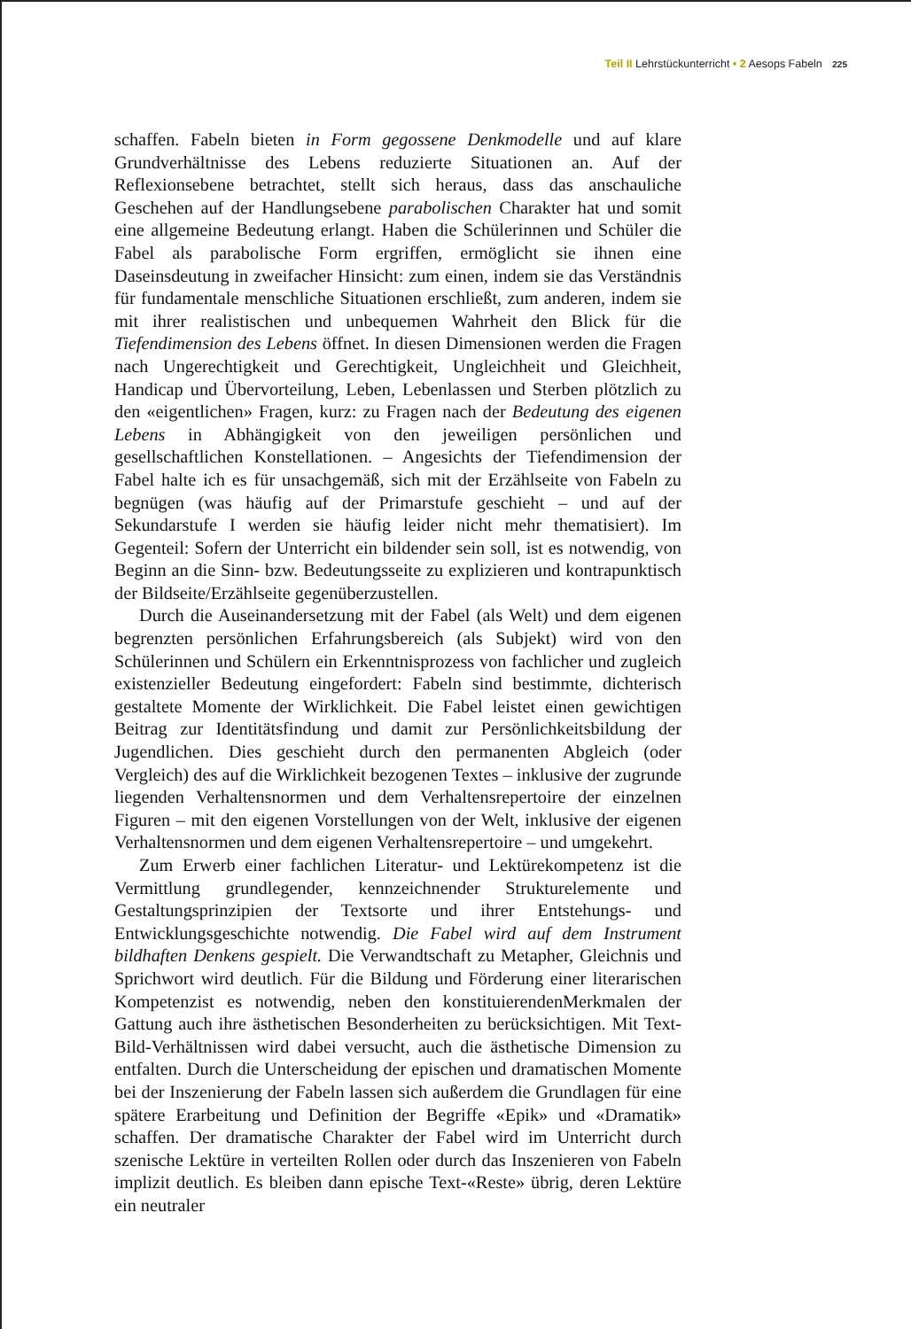Teil II Lehrstückunterricht • 2 Aesops Fabeln 225
schaffen. Fabeln bieten in Form gegossene Denkmodelle und auf klare Grundverhältnisse des Lebens reduzierte Situationen an. Auf der Reflexionsebene betrachtet, stellt sich heraus, dass das anschauliche Geschehen auf der Handlungsebene parabolischen Charakter hat und somit eine allgemeine Bedeutung erlangt. Haben die Schülerinnen und Schüler die Fabel als parabolische Form ergriffen, ermöglicht sie ihnen eine Daseinsdeutung in zweifacher Hinsicht: zum einen, indem sie das Verständnis für fundamentale menschliche Situationen erschließt, zum anderen, indem sie mit ihrer realistischen und unbequemen Wahrheit den Blick für die Tiefendimension des Lebens öffnet. In diesen Dimensionen werden die Fragen nach Ungerechtigkeit und Gerechtigkeit, Ungleichheit und Gleichheit, Handicap und Übervorteilung, Leben, Lebenlassen und Sterben plötzlich zu den «eigentlichen» Fragen, kurz: zu Fragen nach der Bedeutung des eigenen Lebens in Abhängigkeit von den jeweiligen persönlichen und gesellschaftlichen Konstellationen. – Angesichts der Tiefendimension der Fabel halte ich es für unsachgemäß, sich mit der Erzählseite von Fabeln zu begnügen (was häufig auf der Primarstufe geschieht – und auf der Sekundarstufe I werden sie häufig leider nicht mehr thematisiert). Im Gegenteil: Sofern der Unterricht ein bildender sein soll, ist es notwendig, von Beginn an die Sinn- bzw. Bedeutungsseite zu explizieren und kontrapunktisch der Bildseite/Erzählseite gegenüberzustellen.
Durch die Auseinandersetzung mit der Fabel (als Welt) und dem eigenen begrenzten persönlichen Erfahrungsbereich (als Subjekt) wird von den Schülerinnen und Schülern ein Erkenntnisprozess von fachlicher und zugleich existenzieller Bedeutung eingefordert: Fabeln sind bestimmte, dichterisch gestaltete Momente der Wirklichkeit. Die Fabel leistet einen gewichtigen Beitrag zur Identitätsfindung und damit zur Persönlichkeitsbildung der Jugendlichen. Dies geschieht durch den permanenten Abgleich (oder Vergleich) des auf die Wirklichkeit bezogenen Textes – inklusive der zugrunde liegenden Verhaltensnormen und dem Verhaltensrepertoire der einzelnen Figuren – mit den eigenen Vorstellungen von der Welt, inklusive der eigenen Verhaltensnormen und dem eigenen Verhaltensrepertoire – und umgekehrt.
Zum Erwerb einer fachlichen Literatur- und Lektürekompetenz ist die Vermittlung grundlegender, kennzeichnender Strukturelemente und Gestaltungsprinzipien der Textsorte und ihrer Entstehungs- und Entwicklungsgeschichte notwendig. Die Fabel wird auf dem Instrument bildhaften Denkens gespielt. Die Verwandtschaft zu Metapher, Gleichnis und Sprichwort wird deutlich. Für die Bildung und Förderung einer literarischen Kompetenzist es notwendig, neben den konstituierendenMerkmalen der Gattung auch ihre ästhetischen Besonderheiten zu berücksichtigen. Mit Text-Bild-Verhältnissen wird dabei versucht, auch die ästhetische Dimension zu entfalten. Durch die Unterscheidung der epischen und dramatischen Momente bei der Inszenierung der Fabeln lassen sich außerdem die Grundlagen für eine spätere Erarbeitung und Definition der Begriffe «Epik» und «Dramatik» schaffen. Der dramatische Charakter der Fabel wird im Unterricht durch szenische Lektüre in verteilten Rollen oder durch das Inszenieren von Fabeln implizit deutlich. Es bleiben dann epische Text-«Reste» übrig, deren Lektüre ein neutraler